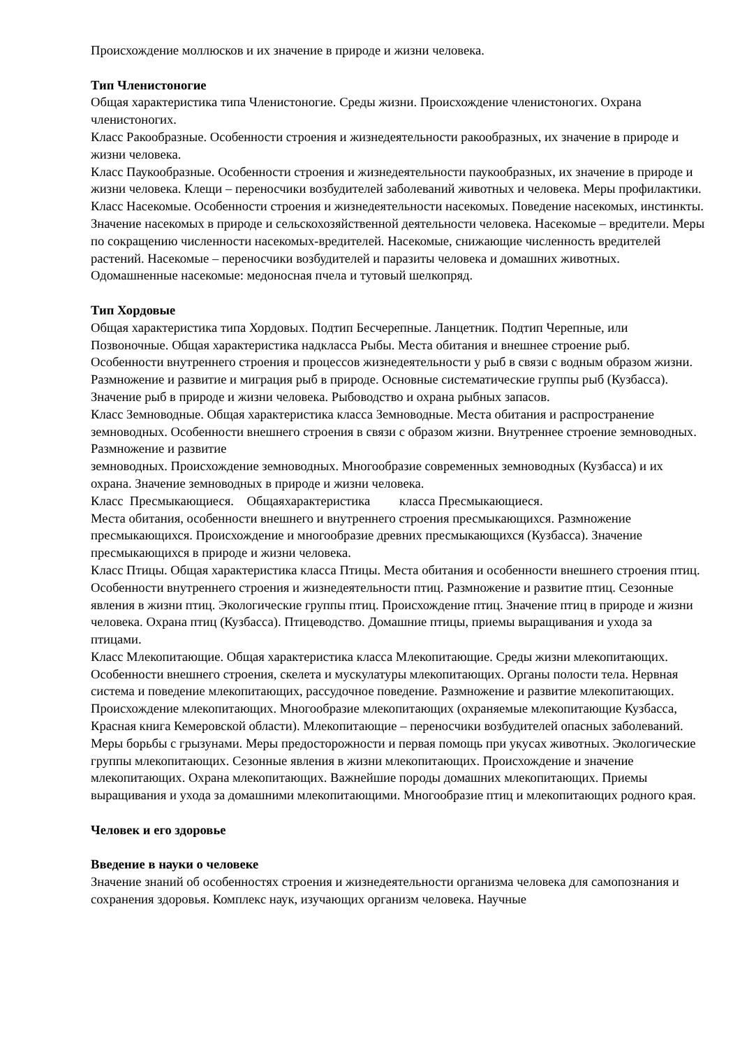Происхождение моллюсков и их значение в природе и жизни человека.
Тип Членистоногие
Общая характеристика типа Членистоногие. Среды жизни. Происхождение членистоногих. Охрана членистоногих.
Класс Ракообразные. Особенности строения и жизнедеятельности ракообразных, их значение в природе и жизни человека.
Класс Паукообразные. Особенности строения и жизнедеятельности паукообразных, их значение в природе и жизни человека. Клещи – переносчики возбудителей заболеваний животных и человека. Меры профилактики.
Класс Насекомые. Особенности строения и жизнедеятельности насекомых. Поведение насекомых, инстинкты. Значение насекомых в природе и сельскохозяйственной деятельности человека. Насекомые – вредители. Меры по сокращению численности насекомых-вредителей. Насекомые, снижающие численность вредителей растений. Насекомые – переносчики возбудителей и паразиты человека и домашних животных. Одомашненные насекомые: медоносная пчела и тутовый шелкопряд.
Тип Хордовые
Общая характеристика типа Хордовых. Подтип Бесчерепные. Ланцетник. Подтип Черепные, или Позвоночные. Общая характеристика надкласса Рыбы. Места обитания и внешнее строение рыб. Особенности внутреннего строения и процессов жизнедеятельности у рыб в связи с водным образом жизни. Размножение и развитие и миграция рыб в природе. Основные систематические группы рыб (Кузбасса). Значение рыб в природе и жизни человека. Рыбоводство и охрана рыбных запасов.
Класс Земноводные. Общая характеристика класса Земноводные. Места обитания и распространение земноводных. Особенности внешнего строения в связи с образом жизни. Внутреннее строение земноводных. Размножение и развитие
земноводных. Происхождение земноводных. Многообразие современных земноводных (Кузбасса) и их охрана. Значение земноводных в природе и жизни человека.
Класс Пресмыкающиеся. Общаяхарактеристика класса Пресмыкающиеся.
Места обитания, особенности внешнего и внутреннего строения пресмыкающихся. Размножение пресмыкающихся. Происхождение и многообразие древних пресмыкающихся (Кузбасса). Значение пресмыкающихся в природе и жизни человека.
Класс Птицы. Общая характеристика класса Птицы. Места обитания и особенности внешнего строения птиц. Особенности внутреннего строения и жизнедеятельности птиц. Размножение и развитие птиц. Сезонные явления в жизни птиц. Экологические группы птиц. Происхождение птиц. Значение птиц в природе и жизни человека. Охрана птиц (Кузбасса). Птицеводство. Домашние птицы, приемы выращивания и ухода за птицами.
Класс Млекопитающие. Общая характеристика класса Млекопитающие. Среды жизни млекопитающих. Особенности внешнего строения, скелета и мускулатуры млекопитающих. Органы полости тела. Нервная система и поведение млекопитающих, рассудочное поведение. Размножение и развитие млекопитающих. Происхождение млекопитающих. Многообразие млекопитающих (охраняемые млекопитающие Кузбасса, Красная книга Кемеровской области). Млекопитающие – переносчики возбудителей опасных заболеваний. Меры борьбы с грызунами. Меры предосторожности и первая помощь при укусах животных. Экологические группы млекопитающих. Сезонные явления в жизни млекопитающих. Происхождение и значение млекопитающих. Охрана млекопитающих. Важнейшие породы домашних млекопитающих. Приемы выращивания и ухода за домашними млекопитающими. Многообразие птиц и млекопитающих родного края.
Человек и его здоровье
Введение в науки о человеке
Значение знаний об особенностях строения и жизнедеятельности организма человека для самопознания и сохранения здоровья. Комплекс наук, изучающих организм человека. Научные